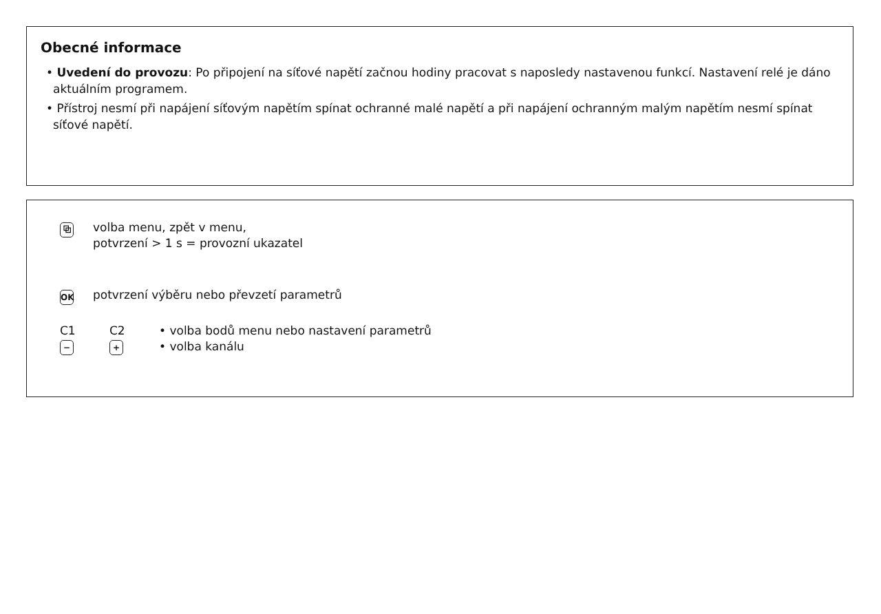Obecné informace
• Uvedení do provozu: Po připojení na síťové napětí začnou hodiny pracovat s naposledy nastavenou funkcí. Nastavení relé je dáno aktuálním programem.
• Přístroj nesmí při napájení síťovým napětím spínat ochranné malé napětí a při napájení ochranným malým napětím nesmí spínat síťové napětí.
⧉
volba menu, zpět v menu,
potvrzení > 1 s = provozní ukazatel
OK
potvrzení výběru nebo převzetí parametrů
C1
−
C2
+
• volba bodů menu nebo nastavení parametrů
• volba kanálu